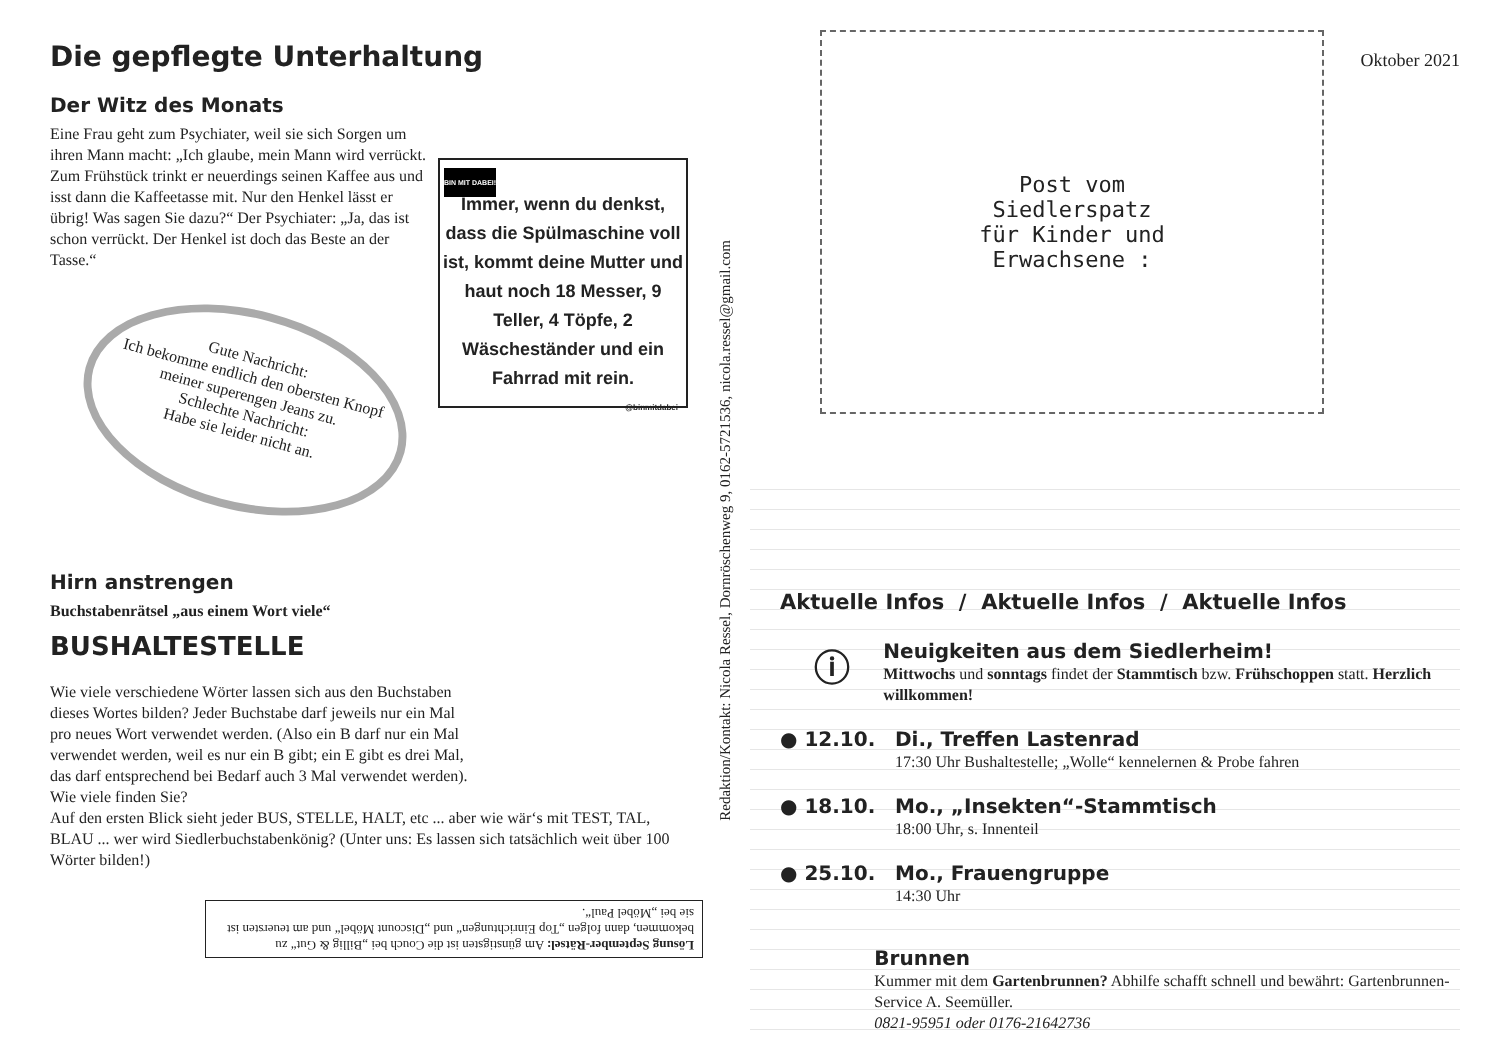Die gepflegte Unterhaltung
Der Witz des Monats
Eine Frau geht zum Psychiater, weil sie sich Sorgen um ihren Mann macht: „Ich glaube, mein Mann wird verrückt. Zum Frühstück trinkt er neuerdings seinen Kaffee aus und isst dann die Kaffeetasse mit. Nur den Henkel lässt er übrig! Was sagen Sie dazu?“ Der Psychiater: „Ja, das ist schon verrückt. Der Henkel ist doch das Beste an der Tasse.“
BIN MIT DABEI!
Immer, wenn du denkst, dass die Spülmaschine voll ist, kommt deine Mutter und haut noch 18 Messer, 9 Teller, 4 Töpfe, 2 Wäscheständer und ein Fahrrad mit rein.
@binmitdabei
Gute Nachricht:
Ich bekomme endlich den obersten Knopf meiner superengen Jeans zu.
Schlechte Nachricht:
Habe sie leider nicht an.
Hirn anstrengen
Buchstabenrätsel „aus einem Wort viele“
BUSHALTESTELLE
Wie viele verschiedene Wörter lassen sich aus den Buchstaben dieses Wortes bilden? Jeder Buchstabe darf jeweils nur ein Mal pro neues Wort verwendet werden. (Also ein B darf nur ein Mal verwendet werden, weil es nur ein B gibt; ein E gibt es drei Mal, das darf entsprechend bei Bedarf auch 3 Mal verwendet werden).
Wie viele finden Sie?
Auf den ersten Blick sieht jeder BUS, STELLE, HALT, etc ... aber wie wär‘s mit TEST, TAL, BLAU ... wer wird Siedlerbuchstabenkönig? (Unter uns: Es lassen sich tatsächlich weit über 100 Wörter bilden!)
Lösung September-Rätsel: Am günstigsten ist die Couch bei „Billig & Gut“ zu bekommen, dann folgen „Top Einrichtungen“ und „Discount Möbel“ und am teuersten ist sie bei „Möbel Paul“.
Redaktion/Kontakt: Nicola Ressel, Dornröschenweg 9, 0162-5721536, nicola.ressel@gmail.com
Post vom
Siedlerspatz
für Kinder und
Erwachsene :
Oktober 2021
Aktuelle Infos / Aktuelle Infos / Aktuelle Infos
ⓘ
Neuigkeiten aus dem Siedlerheim!
Mittwochs und sonntags findet der Stammtisch bzw. Frühschoppen statt. Herzlich willkommen!
● 12.10. Di., Treffen Lastenrad
17:30 Uhr Bushaltestelle; „Wolle“ kennelernen & Probe fahren
● 18.10. Mo., „Insekten“-Stammtisch
18:00 Uhr, s. Innenteil
● 25.10. Mo., Frauengruppe
14:30 Uhr
Brunnen
Kummer mit dem Gartenbrunnen? Abhilfe schafft schnell und bewährt: Gartenbrunnen-Service A. Seemüller.
0821-95951 oder 0176-21642736